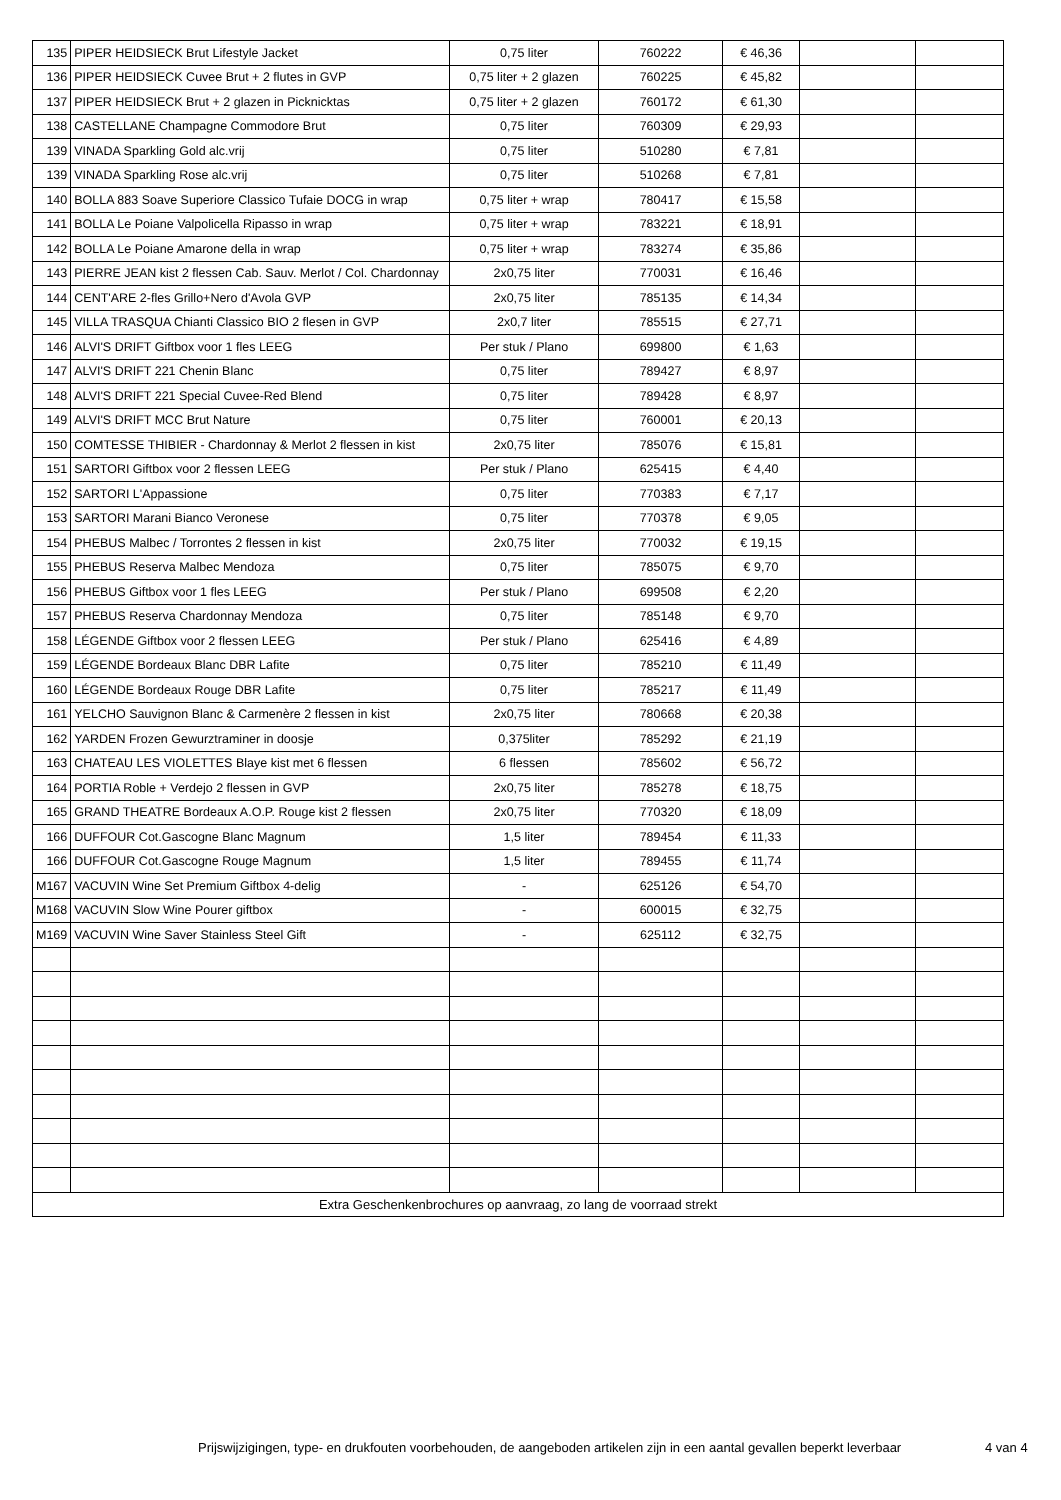| 135 | PIPER HEIDSIECK Brut Lifestyle Jacket | 0,75 liter | 760222 | € 46,36 | | |
| 136 | PIPER HEIDSIECK Cuvee Brut + 2 flutes in GVP | 0,75 liter + 2 glazen | 760225 | € 45,82 | | |
| 137 | PIPER HEIDSIECK Brut + 2 glazen in Picknicktas | 0,75 liter + 2 glazen | 760172 | € 61,30 | | |
| 138 | CASTELLANE Champagne Commodore Brut | 0,75 liter | 760309 | € 29,93 | | |
| 139 | VINADA Sparkling Gold alc.vrij | 0,75 liter | 510280 | € 7,81 | | |
| 139 | VINADA Sparkling Rose alc.vrij | 0,75 liter | 510268 | € 7,81 | | |
| 140 | BOLLA 883 Soave Superiore Classico Tufaie DOCG in wrap | 0,75 liter + wrap | 780417 | € 15,58 | | |
| 141 | BOLLA Le Poiane Valpolicella Ripasso in wrap | 0,75 liter + wrap | 783221 | € 18,91 | | |
| 142 | BOLLA Le Poiane Amarone della in wrap | 0,75 liter + wrap | 783274 | € 35,86 | | |
| 143 | PIERRE JEAN kist 2 flessen Cab. Sauv. Merlot / Col. Chardonnay | 2x0,75 liter | 770031 | € 16,46 | | |
| 144 | CENT'ARE 2-fles Grillo+Nero d'Avola GVP | 2x0,75 liter | 785135 | € 14,34 | | |
| 145 | VILLA TRASQUA Chianti Classico BIO 2 flesen in GVP | 2x0,7 liter | 785515 | € 27,71 | | |
| 146 | ALVI'S DRIFT Giftbox voor 1 fles LEEG | Per stuk / Plano | 699800 | € 1,63 | | |
| 147 | ALVI'S DRIFT 221 Chenin Blanc | 0,75 liter | 789427 | € 8,97 | | |
| 148 | ALVI'S DRIFT 221 Special Cuvee-Red Blend | 0,75 liter | 789428 | € 8,97 | | |
| 149 | ALVI'S DRIFT MCC Brut Nature | 0,75 liter | 760001 | € 20,13 | | |
| 150 | COMTESSE THIBIER - Chardonnay & Merlot 2 flessen in kist | 2x0,75 liter | 785076 | € 15,81 | | |
| 151 | SARTORI Giftbox voor 2 flessen LEEG | Per stuk / Plano | 625415 | € 4,40 | | |
| 152 | SARTORI L'Appassione | 0,75 liter | 770383 | € 7,17 | | |
| 153 | SARTORI Marani Bianco Veronese | 0,75 liter | 770378 | € 9,05 | | |
| 154 | PHEBUS Malbec / Torrontes 2 flessen in kist | 2x0,75 liter | 770032 | € 19,15 | | |
| 155 | PHEBUS Reserva Malbec Mendoza | 0,75 liter | 785075 | € 9,70 | | |
| 156 | PHEBUS Giftbox voor 1 fles LEEG | Per stuk / Plano | 699508 | € 2,20 | | |
| 157 | PHEBUS Reserva Chardonnay Mendoza | 0,75 liter | 785148 | € 9,70 | | |
| 158 | LÉGENDE Giftbox voor 2 flessen LEEG | Per stuk / Plano | 625416 | € 4,89 | | |
| 159 | LÉGENDE Bordeaux Blanc DBR Lafite | 0,75 liter | 785210 | € 11,49 | | |
| 160 | LÉGENDE Bordeaux Rouge DBR Lafite | 0,75 liter | 785217 | € 11,49 | | |
| 161 | YELCHO Sauvignon Blanc & Carmenère 2 flessen in kist | 2x0,75 liter | 780668 | € 20,38 | | |
| 162 | YARDEN Frozen Gewurztraminer in doosje | 0,375liter | 785292 | € 21,19 | | |
| 163 | CHATEAU LES VIOLETTES Blaye kist met 6 flessen | 6 flessen | 785602 | € 56,72 | | |
| 164 | PORTIA Roble + Verdejo 2 flessen in GVP | 2x0,75 liter | 785278 | € 18,75 | | |
| 165 | GRAND THEATRE Bordeaux A.O.P. Rouge kist 2 flessen | 2x0,75 liter | 770320 | € 18,09 | | |
| 166 | DUFFOUR Cot.Gascogne Blanc Magnum | 1,5 liter | 789454 | € 11,33 | | |
| 166 | DUFFOUR Cot.Gascogne Rouge Magnum | 1,5 liter | 789455 | € 11,74 | | |
| M167 | VACUVIN Wine Set Premium Giftbox 4-delig | - | 625126 | € 54,70 | | |
| M168 | VACUVIN Slow Wine Pourer giftbox | - | 600015 | € 32,75 | | |
| M169 | VACUVIN Wine Saver Stainless Steel Gift | - | 625112 | € 32,75 | | |
| Extra Geschenkenbrochures op aanvraag, zo lang de voorraad strekt | | | | | | |
Prijswijzigingen, type- en drukfouten voorbehouden, de aangeboden artikelen zijn in een aantal gevallen beperkt leverbaar 4 van 4